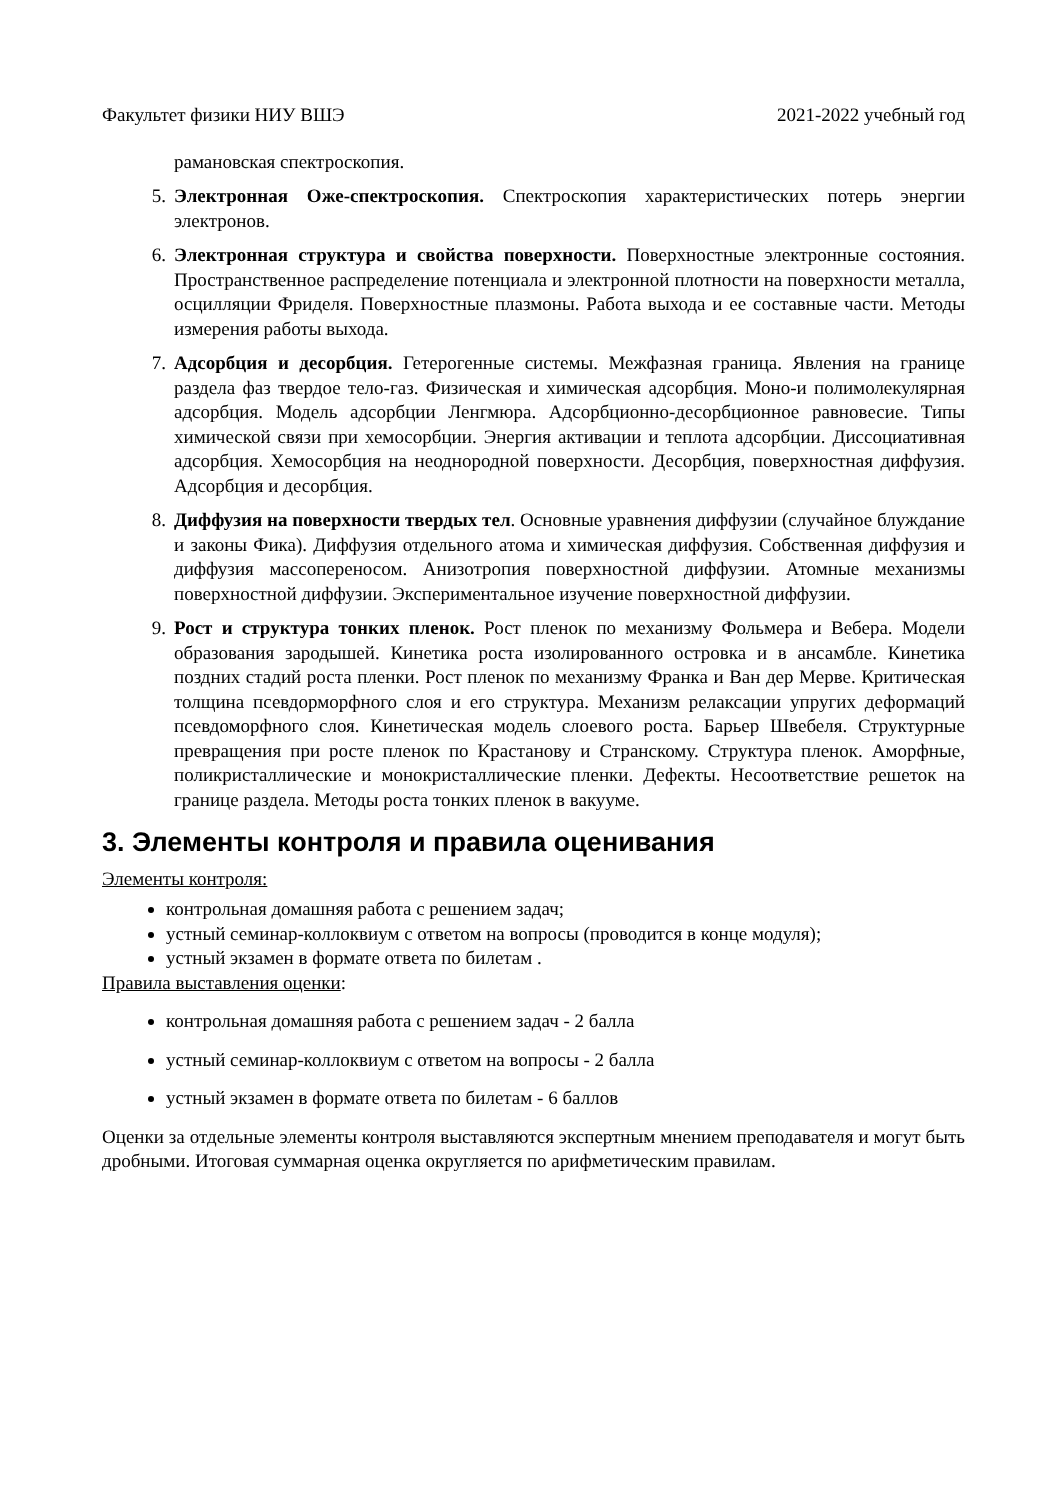Факультет физики НИУ ВШЭ 2021-2022 учебный год
рамановская спектроскопия.
5. Электронная Оже-спектроскопия. Спектроскопия характеристических потерь энергии электронов.
6. Электронная структура и свойства поверхности. Поверхностные электронные состояния. Пространственное распределение потенциала и электронной плотности на поверхности металла, осцилляции Фриделя. Поверхностные плазмоны. Работа выхода и ее составные части. Методы измерения работы выхода.
7. Адсорбция и десорбция. Гетерогенные системы. Межфазная граница. Явления на границе раздела фаз твердое тело-газ. Физическая и химическая адсорбция. Моно-и полимолекулярная адсорбция. Модель адсорбции Ленгмюра. Адсорбционно-десорбционное равновесие. Типы химической связи при хемосорбции. Энергия активации и теплота адсорбции. Диссоциативная адсорбция. Хемосорбция на неоднородной поверхности. Десорбция, поверхностная диффузия. Адсорбция и десорбция.
8. Диффузия на поверхности твердых тел. Основные уравнения диффузии (случайное блуждание и законы Фика). Диффузия отдельного атома и химическая диффузия. Собственная диффузия и диффузия массопереносом. Анизотропия поверхностной диффузии. Атомные механизмы поверхностной диффузии. Экспериментальное изучение поверхностной диффузии.
9. Рост и структура тонких пленок. Рост пленок по механизму Фольмера и Вебера. Модели образования зародышей. Кинетика роста изолированного островка и в ансамбле. Кинетика поздних стадий роста пленки. Рост пленок по механизму Франка и Ван дер Мерве. Критическая толщина псевдорморфного слоя и его структура. Механизм релаксации упругих деформаций псевдоморфного слоя. Кинетическая модель слоевого роста. Барьер Швебеля. Структурные превращения при росте пленок по Крастанову и Странскому. Структура пленок. Аморфные, поликристаллические и монокристаллические пленки. Дефекты. Несоответствие решеток на границе раздела. Методы роста тонких пленок в вакууме.
3. Элементы контроля и правила оценивания
Элементы контроля:
контрольная домашняя работа с решением задач;
устный семинар-коллоквиум с ответом на вопросы (проводится в конце модуля);
устный экзамен в формате ответа по билетам .
Правила выставления оценки:
контрольная домашняя работа с решением задач - 2 балла
устный семинар-коллоквиум с ответом на вопросы - 2 балла
устный экзамен в формате ответа по билетам - 6 баллов
Оценки за отдельные элементы контроля выставляются экспертным мнением преподавателя и могут быть дробными. Итоговая суммарная оценка округляется по арифметическим правилам.